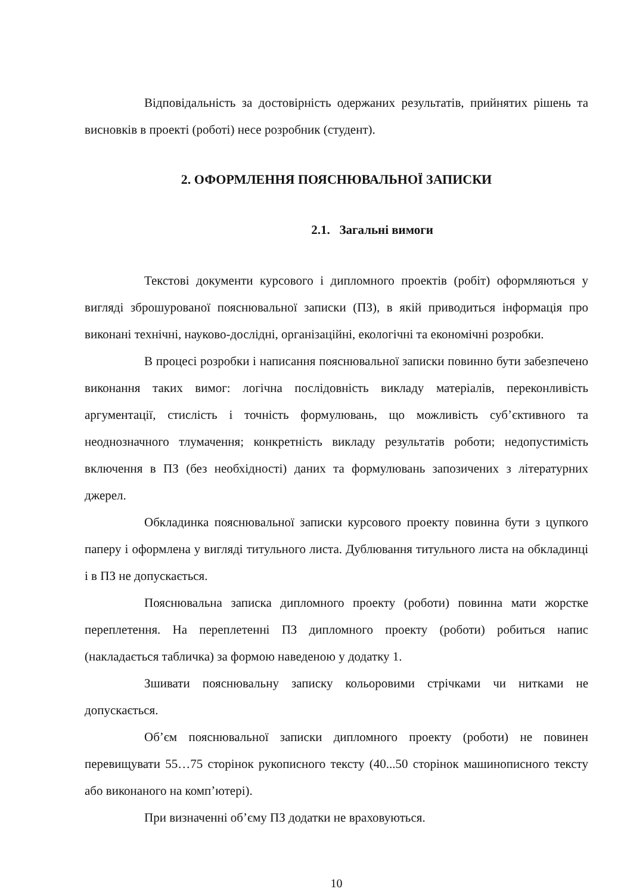Відповідальність за достовірність одержаних результатів, прийнятих рішень та висновків в проекті (роботі) несе розробник (студент).
2. ОФОРМЛЕННЯ ПОЯСНЮВАЛЬНОЇ ЗАПИСКИ
2.1. Загальні вимоги
Текстові документи курсового і дипломного проектів (робіт) оформляються у вигляді зброшурованої пояснювальної записки (ПЗ), в якій приводиться інформація про виконані технічні, науково-дослідні, організаційні, екологічні та економічні розробки.
В процесі розробки і написання пояснювальної записки повинно бути забезпечено виконання таких вимог: логічна послідовність викладу матеріалів, переконливість аргументації, стислість і точність формулювань, що можливість суб’єктивного та неоднозначного тлумачення; конкретність викладу результатів роботи; недопустимість включення в ПЗ (без необхідності) даних та формулювань запозичених з літературних джерел.
Обкладинка пояснювальної записки курсового проекту повинна бути з цупкого паперу і оформлена у вигляді титульного листа. Дублювання титульного листа на обкладинці і в ПЗ не допускається.
Пояснювальна записка дипломного проекту (роботи) повинна мати жорстке переплетення. На переплетенні ПЗ дипломного проекту (роботи) робиться напис (накладається табличка) за формою наведеною у додатку 1.
Зшивати пояснювальну записку кольоровими стрічками чи нитками не допускається.
Об’єм пояснювальної записки дипломного проекту (роботи) не повинен перевищувати 55…75 сторінок рукописного тексту (40...50 сторінок машинописного тексту або виконаного на комп’ютері).
При визначенні об’єму ПЗ додатки не враховуються.
10